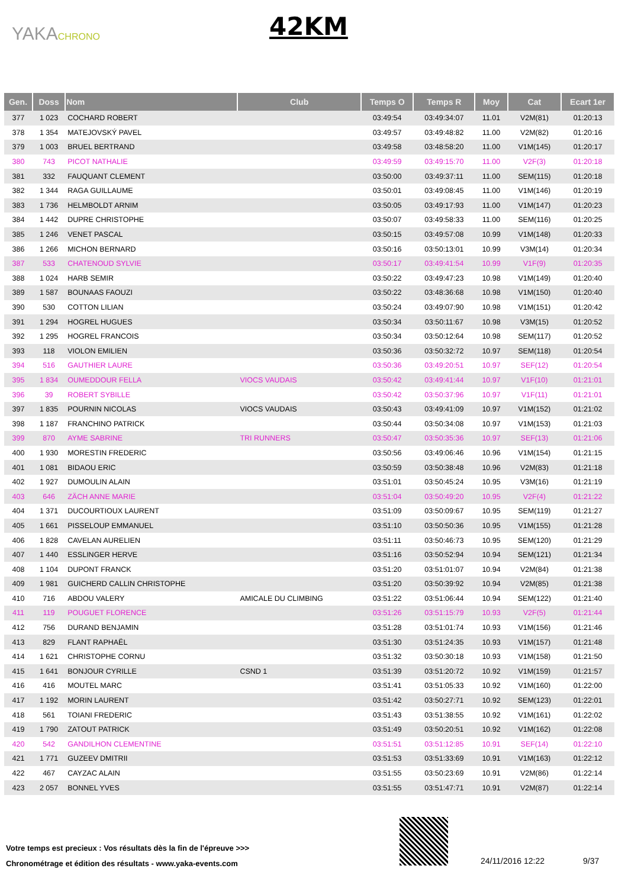YAKACHRONO 42KM
| Gen. | Doss | Nom | Club | Temps O | Temps R | Moy | Cat | Ecart 1er |
| --- | --- | --- | --- | --- | --- | --- | --- | --- |
| 377 | 1 023 | COCHARD ROBERT | | 03:49:54 | 03:49:34:07 | 11.01 | V2M(81) | 01:20:13 |
| 378 | 1 354 | MATEJOVSKÝ PAVEL | | 03:49:57 | 03:49:48:82 | 11.00 | V2M(82) | 01:20:16 |
| 379 | 1 003 | BRUEL BERTRAND | | 03:49:58 | 03:48:58:20 | 11.00 | V1M(145) | 01:20:17 |
| 380 | 743 | PICOT NATHALIE | | 03:49:59 | 03:49:15:70 | 11.00 | V2F(3) | 01:20:18 |
| 381 | 332 | FAUQUANT CLEMENT | | 03:50:00 | 03:49:37:11 | 11.00 | SEM(115) | 01:20:18 |
| 382 | 1 344 | RAGA GUILLAUME | | 03:50:01 | 03:49:08:45 | 11.00 | V1M(146) | 01:20:19 |
| 383 | 1 736 | HELMBOLDT ARNIM | | 03:50:05 | 03:49:17:93 | 11.00 | V1M(147) | 01:20:23 |
| 384 | 1 442 | DUPRE CHRISTOPHE | | 03:50:07 | 03:49:58:33 | 11.00 | SEM(116) | 01:20:25 |
| 385 | 1 246 | VENET PASCAL | | 03:50:15 | 03:49:57:08 | 10.99 | V1M(148) | 01:20:33 |
| 386 | 1 266 | MICHON BERNARD | | 03:50:16 | 03:50:13:01 | 10.99 | V3M(14) | 01:20:34 |
| 387 | 533 | CHATENOUD SYLVIE | | 03:50:17 | 03:49:41:54 | 10.99 | V1F(9) | 01:20:35 |
| 388 | 1 024 | HARB SEMIR | | 03:50:22 | 03:49:47:23 | 10.98 | V1M(149) | 01:20:40 |
| 389 | 1 587 | BOUNAAS FAOUZI | | 03:50:22 | 03:48:36:68 | 10.98 | V1M(150) | 01:20:40 |
| 390 | 530 | COTTON LILIAN | | 03:50:24 | 03:49:07:90 | 10.98 | V1M(151) | 01:20:42 |
| 391 | 1 294 | HOGREL HUGUES | | 03:50:34 | 03:50:11:67 | 10.98 | V3M(15) | 01:20:52 |
| 392 | 1 295 | HOGREL FRANCOIS | | 03:50:34 | 03:50:12:64 | 10.98 | SEM(117) | 01:20:52 |
| 393 | 118 | VIOLON EMILIEN | | 03:50:36 | 03:50:32:72 | 10.97 | SEM(118) | 01:20:54 |
| 394 | 516 | GAUTHIER LAURE | | 03:50:36 | 03:49:20:51 | 10.97 | SEF(12) | 01:20:54 |
| 395 | 1 834 | OUMEDDOUR FELLA | VIOCS VAUDAIS | 03:50:42 | 03:49:41:44 | 10.97 | V1F(10) | 01:21:01 |
| 396 | 39 | ROBERT SYBILLE | | 03:50:42 | 03:50:37:96 | 10.97 | V1F(11) | 01:21:01 |
| 397 | 1 835 | POURNIN NICOLAS | VIOCS VAUDAIS | 03:50:43 | 03:49:41:09 | 10.97 | V1M(152) | 01:21:02 |
| 398 | 1 187 | FRANCHINO PATRICK | | 03:50:44 | 03:50:34:08 | 10.97 | V1M(153) | 01:21:03 |
| 399 | 870 | AYME SABRINE | TRI RUNNERS | 03:50:47 | 03:50:35:36 | 10.97 | SEF(13) | 01:21:06 |
| 400 | 1 930 | MORESTIN FREDERIC | | 03:50:56 | 03:49:06:46 | 10.96 | V1M(154) | 01:21:15 |
| 401 | 1 081 | BIDAOU ERIC | | 03:50:59 | 03:50:38:48 | 10.96 | V2M(83) | 01:21:18 |
| 402 | 1 927 | DUMOULIN ALAIN | | 03:51:01 | 03:50:45:24 | 10.95 | V3M(16) | 01:21:19 |
| 403 | 646 | ZÄCH ANNE MARIE | | 03:51:04 | 03:50:49:20 | 10.95 | V2F(4) | 01:21:22 |
| 404 | 1 371 | DUCOURTIOUX LAURENT | | 03:51:09 | 03:50:09:67 | 10.95 | SEM(119) | 01:21:27 |
| 405 | 1 661 | PISSELOUP EMMANUEL | | 03:51:10 | 03:50:50:36 | 10.95 | V1M(155) | 01:21:28 |
| 406 | 1 828 | CAVELAN AURELIEN | | 03:51:11 | 03:50:46:73 | 10.95 | SEM(120) | 01:21:29 |
| 407 | 1 440 | ESSLINGER HERVE | | 03:51:16 | 03:50:52:94 | 10.94 | SEM(121) | 01:21:34 |
| 408 | 1 104 | DUPONT FRANCK | | 03:51:20 | 03:51:01:07 | 10.94 | V2M(84) | 01:21:38 |
| 409 | 1 981 | GUICHERD CALLIN CHRISTOPHE | | 03:51:20 | 03:50:39:92 | 10.94 | V2M(85) | 01:21:38 |
| 410 | 716 | ABDOU VALERY | AMICALE DU CLIMBING | 03:51:22 | 03:51:06:44 | 10.94 | SEM(122) | 01:21:40 |
| 411 | 119 | POUGUET FLORENCE | | 03:51:26 | 03:51:15:79 | 10.93 | V2F(5) | 01:21:44 |
| 412 | 756 | DURAND BENJAMIN | | 03:51:28 | 03:51:01:74 | 10.93 | V1M(156) | 01:21:46 |
| 413 | 829 | FLANT RAPHAËL | | 03:51:30 | 03:51:24:35 | 10.93 | V1M(157) | 01:21:48 |
| 414 | 1 621 | CHRISTOPHE CORNU | | 03:51:32 | 03:50:30:18 | 10.93 | V1M(158) | 01:21:50 |
| 415 | 1 641 | BONJOUR CYRILLE | CSND 1 | 03:51:39 | 03:51:20:72 | 10.92 | V1M(159) | 01:21:57 |
| 416 | 416 | MOUTEL MARC | | 03:51:41 | 03:51:05:33 | 10.92 | V1M(160) | 01:22:00 |
| 417 | 1 192 | MORIN LAURENT | | 03:51:42 | 03:50:27:71 | 10.92 | SEM(123) | 01:22:01 |
| 418 | 561 | TOIANI FREDERIC | | 03:51:43 | 03:51:38:55 | 10.92 | V1M(161) | 01:22:02 |
| 419 | 1 790 | ZATOUT PATRICK | | 03:51:49 | 03:50:20:51 | 10.92 | V1M(162) | 01:22:08 |
| 420 | 542 | GANDILHON CLEMENTINE | | 03:51:51 | 03:51:12:85 | 10.91 | SEF(14) | 01:22:10 |
| 421 | 1 771 | GUZEEV DMITRII | | 03:51:53 | 03:51:33:69 | 10.91 | V1M(163) | 01:22:12 |
| 422 | 467 | CAYZAC ALAIN | | 03:51:55 | 03:50:23:69 | 10.91 | V2M(86) | 01:22:14 |
| 423 | 2 057 | BONNEL YVES | | 03:51:55 | 03:51:47:71 | 10.91 | V2M(87) | 01:22:14 |
Votre temps est precieux : Vos résultats dès la fin de l'épreuve >>>
Chronométrage et édition des résultats - www.yaka-events.com
24/11/2016 12:22 9/37